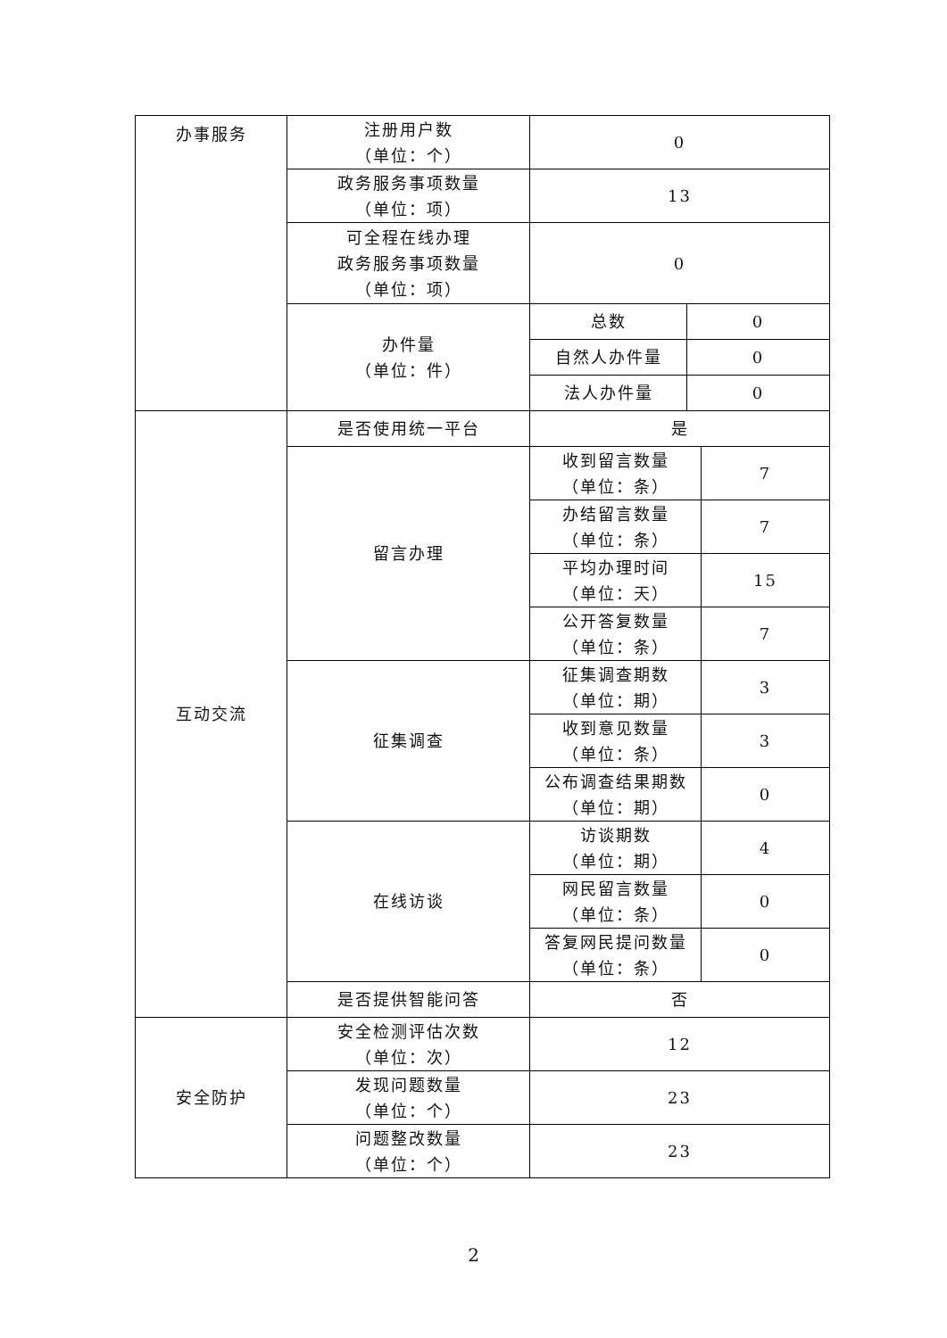| 办事服务 | 注册用户数 （单位：个） | 0 | | |
| | 政务服务事项数量 （单位：项） | 13 | | |
| | 可全程在线办理 政务服务事项数量 （单位：项） | 0 | | |
| | 办件量 （单位：件） | 总数 | 0 | |
| | | 自然人办件量 | 0 | |
| | | 法人办件量 | 0 | |
| 互动交流 | 是否使用统一平台 | 是 | | |
| | 留言办理 | 收到留言数量 （单位：条） | | 7 |
| | | 办结留言数量 （单位：条） | | 7 |
| | | 平均办理时间 （单位：天） | | 15 |
| | | 公开答复数量 （单位：条） | | 7 |
| | 征集调查 | 征集调查期数 （单位：期） | | 3 |
| | | 收到意见数量 （单位：条） | | 3 |
| | | 公布调查结果期数 （单位：期） | | 0 |
| | 在线访谈 | 访谈期数 （单位：期） | | 4 |
| | | 网民留言数量 （单位：条） | | 0 |
| | | 答复网民提问数量 （单位：条） | | 0 |
| | 是否提供智能问答 | 否 | | |
| 安全防护 | 安全检测评估次数 （单位：次） | 12 | | |
| | 发现问题数量 （单位：个） | 23 | | |
| | 问题整改数量 （单位：个） | 23 | | |
2